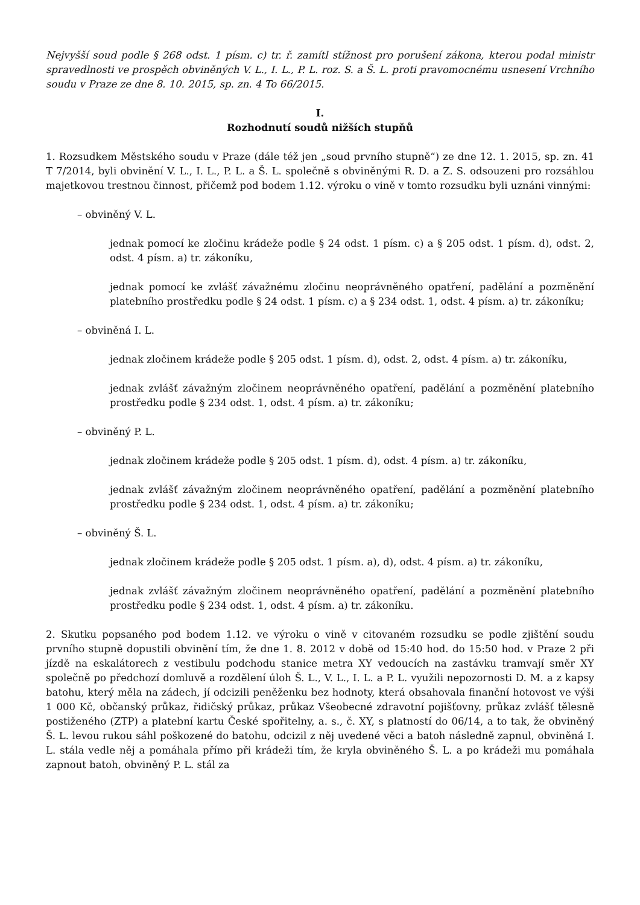Nejvyšší soud podle § 268 odst. 1 písm. c) tr. ř. zamítl stížnost pro porušení zákona, kterou podal ministr spravedlnosti ve prospěch obviněných V. L., I. L., P. L. roz. S. a Š. L. proti pravomocnému usnesení Vrchního soudu v Praze ze dne 8. 10. 2015, sp. zn. 4 To 66/2015.
I.
Rozhodnutí soudů nižších stupňů
1. Rozsudkem Městského soudu v Praze (dále též jen „soud prvního stupně“) ze dne 12. 1. 2015, sp. zn. 41 T 7/2014, byli obvinění V. L., I. L., P. L. a Š. L. společně s obviněnými R. D. a Z. S. odsouzeni pro rozsáhlou majetkovou trestnou činnost, přičemž pod bodem 1.12. výroku o vině v tomto rozsudku byli uznáni vinnými:
– obviněný V. L.
jednak pomocí ke zločinu krádeže podle § 24 odst. 1 písm. c) a § 205 odst. 1 písm. d), odst. 2, odst. 4 písm. a) tr. zákoníku,
jednak pomocí ke zvlášť závažnému zločinu neoprávněného opatření, padělání a pozměnění platebního prostředku podle § 24 odst. 1 písm. c) a § 234 odst. 1, odst. 4 písm. a) tr. zákoníku;
– obviněná I. L.
jednak zločinem krádeže podle § 205 odst. 1 písm. d), odst. 2, odst. 4 písm. a) tr. zákoníku,
jednak zvlášť závažným zločinem neoprávněného opatření, padělání a pozměnění platebního prostředku podle § 234 odst. 1, odst. 4 písm. a) tr. zákoníku;
– obviněný P. L.
jednak zločinem krádeže podle § 205 odst. 1 písm. d), odst. 4 písm. a) tr. zákoníku,
jednak zvlášť závažným zločinem neoprávněného opatření, padělání a pozměnění platebního prostředku podle § 234 odst. 1, odst. 4 písm. a) tr. zákoníku;
– obviněný Š. L.
jednak zločinem krádeže podle § 205 odst. 1 písm. a), d), odst. 4 písm. a) tr. zákoníku,
jednak zvlášť závažným zločinem neoprávněného opatření, padělání a pozměnění platebního prostředku podle § 234 odst. 1, odst. 4 písm. a) tr. zákoníku.
2. Skutku popsaného pod bodem 1.12. ve výroku o vině v citovaném rozsudku se podle zjištění soudu prvního stupně dopustili obvinění tím, že dne 1. 8. 2012 v době od 15:40 hod. do 15:50 hod. v Praze 2 při jízdě na eskalátorech z vestibulu podchodu stanice metra XY vedoucích na zastávku tramvají směr XY společně po předchozí domluvě a rozdělení úloh Š. L., V. L., I. L. a P. L. využili nepozornosti D. M. a z kapsy batohu, který měla na zádech, jí odcizili peněženku bez hodnoty, která obsahovala finanční hotovost ve výši 1 000 Kč, občanský průkaz, řidičský průkaz, průkaz Všeobecné zdravotní pojišťovny, průkaz zvlášť tělesně postiženého (ZTP) a platební kartu České spořitelny, a. s., č. XY, s platností do 06/14, a to tak, že obviněný Š. L. levou rukou sáhl poškozené do batohu, odcizil z něj uvedené věci a batoh následně zapnul, obviněná I. L. stála vedle něj a pomáhala přímo při krádeži tím, že kryla obviněného Š. L. a po krádeži mu pomáhala zapnout batoh, obviněný P. L. stál za